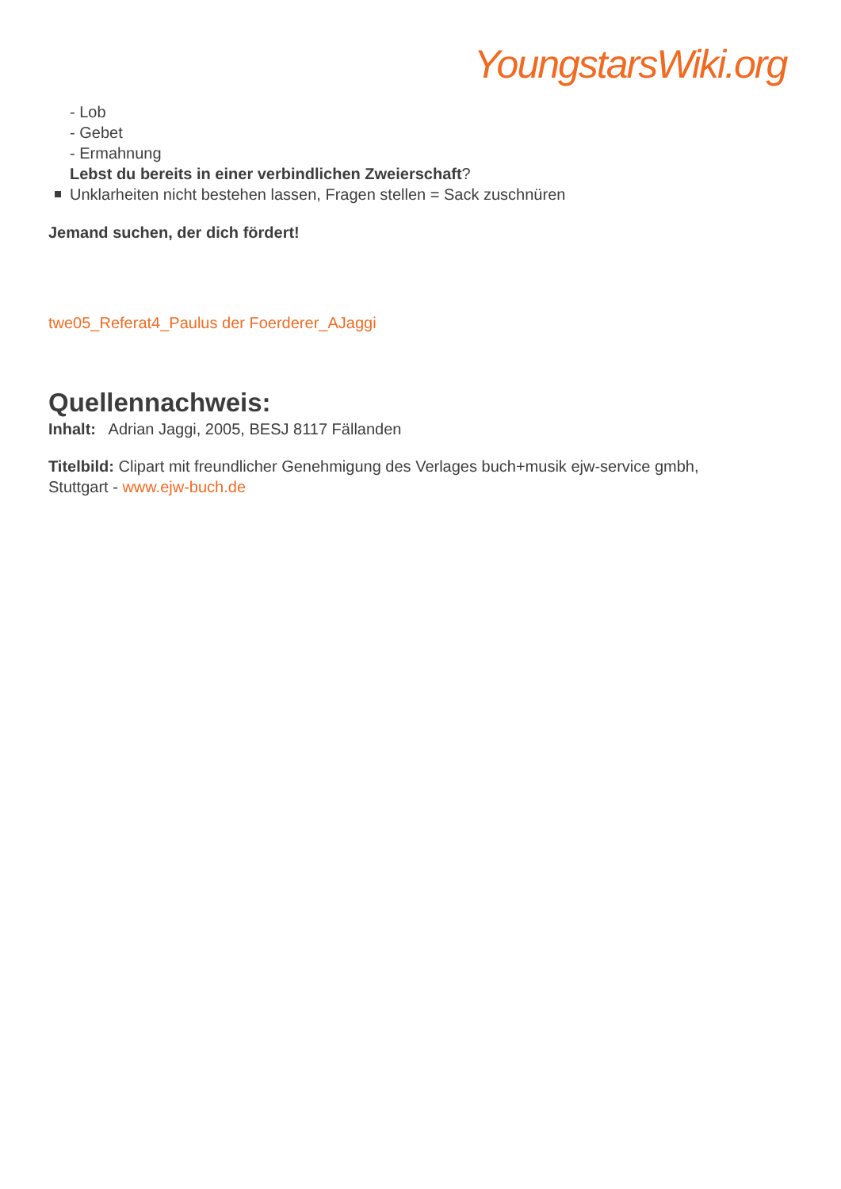YoungstarsWiki.org
- Lob
- Gebet
- Ermahnung
Lebst du bereits in einer verbindlichen Zweierschaft?
Unklarheiten nicht bestehen lassen, Fragen stellen = Sack zuschnüren
Jemand suchen, der dich fördert!
twe05_Referat4_Paulus der Foerderer_AJaggi
Quellennachweis:
Inhalt: Adrian Jaggi, 2005, BESJ 8117 Fällanden
Titelbild: Clipart mit freundlicher Genehmigung des Verlages buch+musik ejw-service gmbh, Stuttgart - www.ejw-buch.de